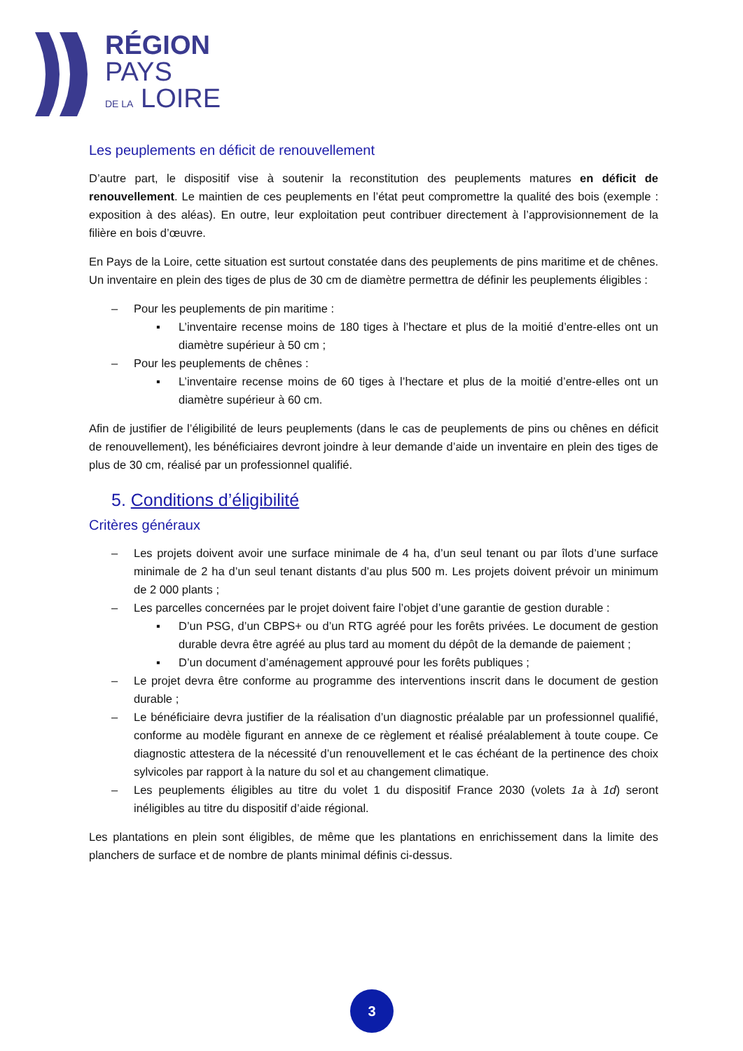RÉGION
PAYS
DE LA LOIRE
Les peuplements en déficit de renouvellement
D’autre part, le dispositif vise à soutenir la reconstitution des peuplements matures en déficit de renouvellement. Le maintien de ces peuplements en l’état peut compromettre la qualité des bois (exemple : exposition à des aléas). En outre, leur exploitation peut contribuer directement à l’approvisionnement de la filière en bois d’œuvre.
En Pays de la Loire, cette situation est surtout constatée dans des peuplements de pins maritime et de chênes. Un inventaire en plein des tiges de plus de 30 cm de diamètre permettra de définir les peuplements éligibles :
– Pour les peuplements de pin maritime :
▪ L’inventaire recense moins de 180 tiges à l’hectare et plus de la moitié d’entre-elles ont un diamètre supérieur à 50 cm ;
– Pour les peuplements de chênes :
▪ L’inventaire recense moins de 60 tiges à l’hectare et plus de la moitié d’entre-elles ont un diamètre supérieur à 60 cm.
Afin de justifier de l’éligibilité de leurs peuplements (dans le cas de peuplements de pins ou chênes en déficit de renouvellement), les bénéficiaires devront joindre à leur demande d’aide un inventaire en plein des tiges de plus de 30 cm, réalisé par un professionnel qualifié.
5. Conditions d’éligibilité
Critères généraux
– Les projets doivent avoir une surface minimale de 4 ha, d’un seul tenant ou par îlots d’une surface minimale de 2 ha d’un seul tenant distants d’au plus 500 m. Les projets doivent prévoir un minimum de 2 000 plants ;
– Les parcelles concernées par le projet doivent faire l’objet d’une garantie de gestion durable :
▪ D’un PSG, d’un CBPS+ ou d’un RTG agréé pour les forêts privées. Le document de gestion durable devra être agréé au plus tard au moment du dépôt de la demande de paiement ;
▪ D’un document d’aménagement approuvé pour les forêts publiques ;
– Le projet devra être conforme au programme des interventions inscrit dans le document de gestion durable ;
– Le bénéficiaire devra justifier de la réalisation d’un diagnostic préalable par un professionnel qualifié, conforme au modèle figurant en annexe de ce règlement et réalisé préalablement à toute coupe. Ce diagnostic attestera de la nécessité d’un renouvellement et le cas échéant de la pertinence des choix sylvicoles par rapport à la nature du sol et au changement climatique.
– Les peuplements éligibles au titre du volet 1 du dispositif France 2030 (volets 1a à 1d) seront inéligibles au titre du dispositif d’aide régional.
Les plantations en plein sont éligibles, de même que les plantations en enrichissement dans la limite des planchers de surface et de nombre de plants minimal définis ci-dessus.
3